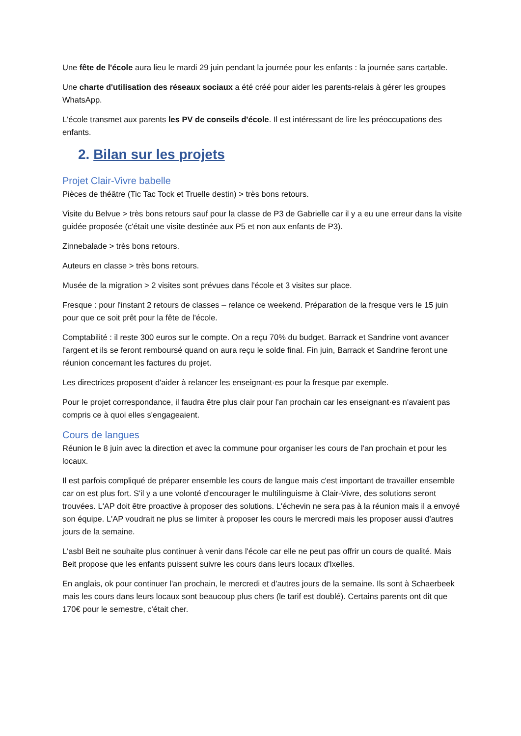Une fête de l'école aura lieu le mardi 29 juin pendant la journée pour les enfants : la journée sans cartable.
Une charte d'utilisation des réseaux sociaux a été créé pour aider les parents-relais à gérer les groupes WhatsApp.
L'école transmet aux parents les PV de conseils d'école. Il est intéressant de lire les préoccupations des enfants.
2. Bilan sur les projets
Projet Clair-Vivre babelle
Pièces de théâtre (Tic Tac Tock et Truelle destin) > très bons retours.
Visite du Belvue > très bons retours sauf pour la classe de P3 de Gabrielle car il y a eu une erreur dans la visite guidée proposée (c'était une visite destinée aux P5 et non aux enfants de P3).
Zinnebalade > très bons retours.
Auteurs en classe > très bons retours.
Musée de la migration > 2 visites sont prévues dans l'école et 3 visites sur place.
Fresque : pour l'instant 2 retours de classes – relance ce weekend. Préparation de la fresque vers le 15 juin pour que ce soit prêt pour la fête de l'école.
Comptabilité : il reste 300 euros sur le compte. On a reçu 70% du budget. Barrack et Sandrine vont avancer l'argent et ils se feront remboursé quand on aura reçu le solde final. Fin juin, Barrack et Sandrine feront une réunion concernant les factures du projet.
Les directrices proposent d'aider à relancer les enseignant·es pour la fresque par exemple.
Pour le projet correspondance, il faudra être plus clair pour l'an prochain car les enseignant·es n'avaient pas compris ce à quoi elles s'engageaient.
Cours de langues
Réunion le 8 juin avec la direction et avec la commune pour organiser les cours de l'an prochain et pour les locaux.
Il est parfois compliqué de préparer ensemble les cours de langue mais c'est important de travailler ensemble car on est plus fort. S'il y a une volonté d'encourager le multilinguisme à Clair-Vivre, des solutions seront trouvées. L'AP doit être proactive à proposer des solutions. L'échevin ne sera pas à la réunion mais il a envoyé son équipe. L'AP voudrait ne plus se limiter à proposer les cours le mercredi mais les proposer aussi d'autres jours de la semaine.
L'asbl Beit ne souhaite plus continuer à venir dans l'école car elle ne peut pas offrir un cours de qualité. Mais Beit propose que les enfants puissent suivre les cours dans leurs locaux d'Ixelles.
En anglais, ok pour continuer l'an prochain, le mercredi et d'autres jours de la semaine. Ils sont à Schaerbeek mais les cours dans leurs locaux sont beaucoup plus chers (le tarif est doublé). Certains parents ont dit que 170€ pour le semestre, c'était cher.